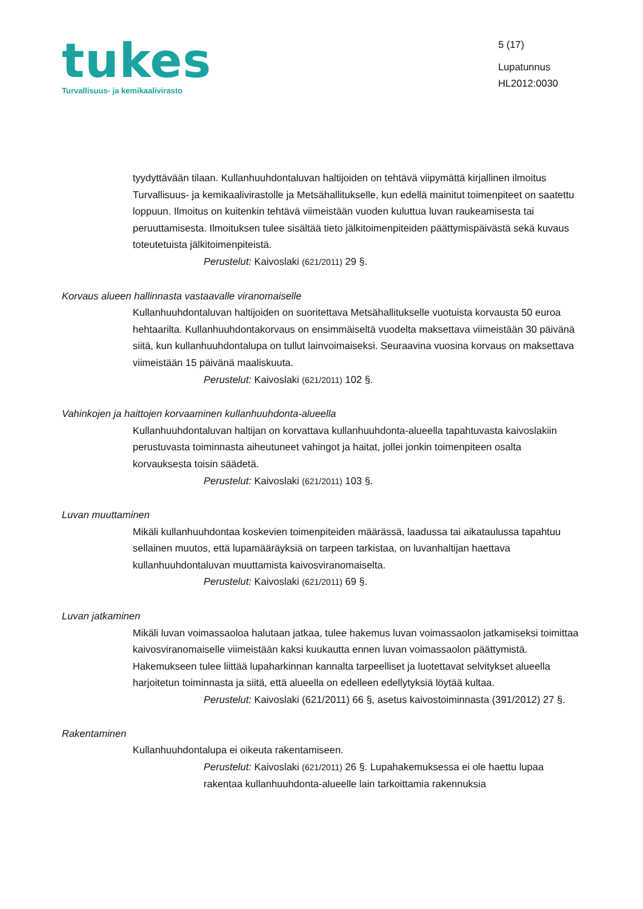tukes
Turvallisuus- ja kemikaalivirasto
5 (17)
Lupatunnus
HL2012:0030
tyydyttävään tilaan. Kullanhuuhdontaluvan haltijoiden on tehtävä viipymättä kirjallinen ilmoitus Turvallisuus- ja kemikaalivirastolle ja Metsähallitukselle, kun edellä mainitut toimenpiteet on saatettu loppuun. Ilmoitus on kuitenkin tehtävä viimeistään vuoden kuluttua luvan raukeamisesta tai peruuttamisesta. Ilmoituksen tulee sisältää tieto jälkitoimenpiteiden päättymispäivästä sekä kuvaus toteutetuista jälkitoimenpiteistä.
Perustelut: Kaivoslaki (621/2011) 29 §.
Korvaus alueen hallinnasta vastaavalle viranomaiselle
Kullanhuuhdontaluvan haltijoiden on suoritettava Metsähallitukselle vuotuista korvausta 50 euroa hehtaarilta. Kullanhuuhdontakorvaus on ensimmäiseltä vuodelta maksettava viimeistään 30 päivänä siitä, kun kullanhuuhdontalupa on tullut lainvoimaiseksi. Seuraavina vuosina korvaus on maksettava viimeistään 15 päivänä maaliskuuta.
Perustelut: Kaivoslaki (621/2011) 102 §.
Vahinkojen ja haittojen korvaaminen kullanhuuhdonta-alueella
Kullanhuuhdontaluvan haltijan on korvattava kullanhuuhdonta-alueella tapahtuvasta kaivoslakiin perustuvasta toiminnasta aiheutuneet vahingot ja haitat, jollei jonkin toimenpiteen osalta korvauksesta toisin säädetä.
Perustelut: Kaivoslaki (621/2011) 103 §.
Luvan muuttaminen
Mikäli kullanhuuhdontaa koskevien toimenpiteiden määrässä, laadussa tai aikataulussa tapahtuu sellainen muutos, että lupamääräyksiä on tarpeen tarkistaa, on luvanhaltijan haettava kullanhuuhdontaluvan muuttamista kaivosviranomaiselta.
Perustelut: Kaivoslaki (621/2011) 69 §.
Luvan jatkaminen
Mikäli luvan voimassaoloa halutaan jatkaa, tulee hakemus luvan voimassaolon jatkamiseksi toimittaa kaivosviranomaiselle viimeistään kaksi kuukautta ennen luvan voimassaolon päättymistä. Hakemukseen tulee liittää lupaharkinnan kannalta tarpeelliset ja luotettavat selvitykset alueella harjoitetun toiminnasta ja siitä, että alueella on edelleen edellytyksiä löytää kultaa.
Perustelut: Kaivoslaki (621/2011) 66 §, asetus kaivostoiminnasta (391/2012) 27 §.
Rakentaminen
Kullanhuuhdontalupa ei oikeuta rakentamiseen.
Perustelut: Kaivoslaki (621/2011) 26 §. Lupahakemuksessa ei ole haettu lupaa rakentaa kullanhuuhdonta-alueelle lain tarkoittamia rakennuksia